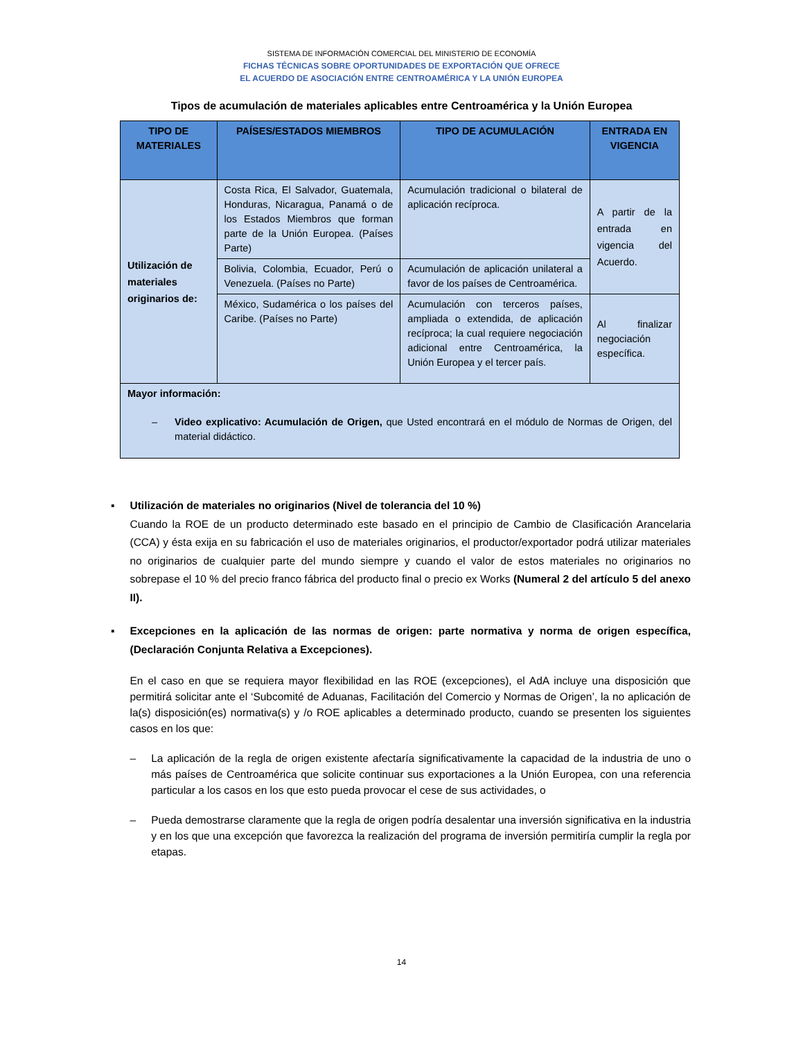SISTEMA DE INFORMACIÓN COMERCIAL DEL MINISTERIO DE ECONOMÍA
FICHAS TÉCNICAS SOBRE OPORTUNIDADES DE EXPORTACIÓN QUE OFRECE
EL ACUERDO DE ASOCIACIÓN ENTRE CENTROAMÉRICA Y LA UNIÓN EUROPEA
Tipos de acumulación de materiales aplicables entre Centroamérica y la Unión Europea
| TIPO DE MATERIALES | PAÍSES/ESTADOS MIEMBROS | TIPO DE ACUMULACIÓN | ENTRADA EN VIGENCIA |
| --- | --- | --- | --- |
| Utilización de materiales originarios de: | Costa Rica, El Salvador, Guatemala, Honduras, Nicaragua, Panamá o de los Estados Miembros que forman parte de la Unión Europea. (Países Parte) | Acumulación tradicional o bilateral de aplicación recíproca. | A partir de la entrada en vigencia del Acuerdo. |
| | Bolivia, Colombia, Ecuador, Perú o Venezuela. (Países no Parte) | Acumulación de aplicación unilateral a favor de los países de Centroamérica. | |
| | México, Sudamérica o los países del Caribe. (Países no Parte) | Acumulación con terceros países, ampliada o extendida, de aplicación recíproca; la cual requiere negociación adicional entre Centroamérica, la Unión Europea y el tercer país. | Al finalizar negociación específica. |
| Mayor información: – Video explicativo: Acumulación de Origen, que Usted encontrará en el módulo de Normas de Origen, del material didáctico. | | | |
▪ Utilización de materiales no originarios (Nivel de tolerancia del 10 %)
Cuando la ROE de un producto determinado este basado en el principio de Cambio de Clasificación Arancelaria (CCA) y ésta exija en su fabricación el uso de materiales originarios, el productor/exportador podrá utilizar materiales no originarios de cualquier parte del mundo siempre y cuando el valor de estos materiales no originarios no sobrepase el 10 % del precio franco fábrica del producto final o precio ex Works (Numeral 2 del artículo 5 del anexo II).
▪ Excepciones en la aplicación de las normas de origen: parte normativa y norma de origen específica, (Declaración Conjunta Relativa a Excepciones).
En el caso en que se requiera mayor flexibilidad en las ROE (excepciones), el AdA incluye una disposición que permitirá solicitar ante el ‘Subcomité de Aduanas, Facilitación del Comercio y Normas de Origen’, la no aplicación de la(s) disposición(es) normativa(s) y /o ROE aplicables a determinado producto, cuando se presenten los siguientes casos en los que:
– La aplicación de la regla de origen existente afectaría significativamente la capacidad de la industria de uno o más países de Centroamérica que solicite continuar sus exportaciones a la Unión Europea, con una referencia particular a los casos en los que esto pueda provocar el cese de sus actividades, o
– Pueda demostrarse claramente que la regla de origen podría desalentar una inversión significativa en la industria y en los que una excepción que favorezca la realización del programa de inversión permitiría cumplir la regla por etapas.
14